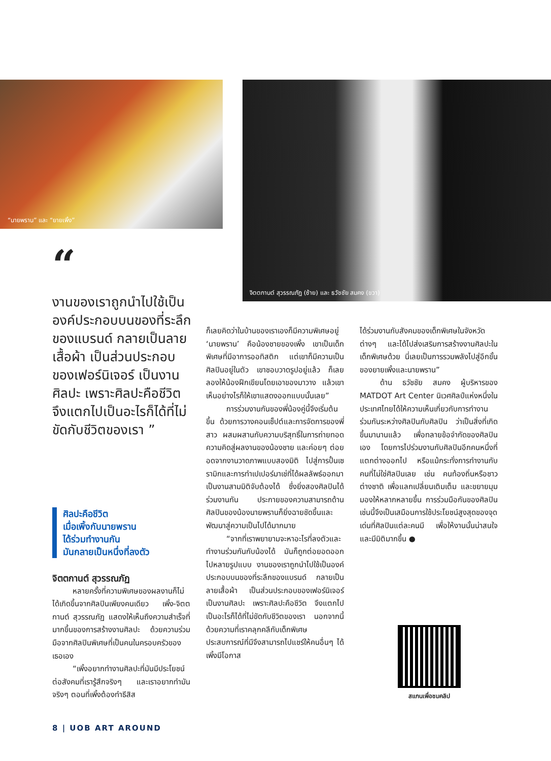“นายพราน” และ “ยายเพิ้ง”
จิตตกานต์ สุวรรณภัฏ (ซ้าย) และ ธวัชชัย สมคง (ขวา)
“
งานของเราถูกนำไปใช้เป็นองค์ประกอบบนของที่ระลึกของแบรนด์ กลายเป็นลายเสื้อผ้า เป็นส่วนประกอบของเฟอร์นิเจอร์ เป็นงานศิลปะ เพราะศิลปะคือชีวิต จึงแตกไปเป็นอะไรก็ได้ที่ไม่ขัดกับชีวิตของเรา ”
ศิลปะคือชีวิต
เมื่อเพิ้งกับนายพราน
ได้ร่วมทำงานกัน
มันกลายเป็นหนึ่งที่ลงตัว
จิตตกานต์ สุวรรณภัฏ
หลายครั้งที่ความพิเศษของผลงานก็ไม่ได้เกิดขึ้นจากศิลปินเพียงคนเดียว เพิ้ง-จิตตกานต์ สุวรรณภัฏ แสดงให้เห็นถึงความสำเร็จที่มากขึ้นของการสร้างงานศิลปะ ด้วยความร่วมมือจากศิลปินพิเศษที่เป็นคนในครอบครัวของเธอเอง
“เพิ้งอยากทำงานศิลปะที่มันมีประโยชน์ต่อสังคมที่เรารู้สึกจริงๆ และเราอยากทำมันจริงๆ ตอนที่เพิ้งต้องทำธีสิส
ก็เลยคิดว่าในบ้านของเราเองก็มีความพิเศษอยู่ ‘นายพราน’ คือน้องชายของเพิ้ง เขาเป็นเด็กพิเศษที่มีอาการออทิสติก แต่เขาก็มีความเป็นศิลปินอยู่ในตัว เขาชอบวาดรูปอยู่แล้ว ก็เลยลองให้น้องฝึกเขียนโดยเอาของมาวาง แล้วเขาเห็นอย่างไรก็ให้เขาแสดงออกแบบนั้นเลย”
การร่วมงานกันของพี่น้องคู่นี้จึงเริ่มต้นขึ้น ด้วยการวางคอนเซ็ปต์และการจัดการของพี่สาว ผสมผสานกับความบริสุทธิ์ในการถ่ายทอดความคิดสู่ผลงานของน้องชาย และค่อยๆ ต่อยอดจากงานวาดภาพแบบสองมิติ ไปสู่การปั้นเซรามิกและการทำเปเปอร์มาเช่ที่ได้ผลลัพธ์ออกมาเป็นงานสามมิติจับต้องได้ ซึ่งยิ่งสองศิลปินได้ร่วมงานกัน ประกายของความสามารถด้านศิลปินของน้องนายพรานก็ยิ่งฉายชัดขึ้นและพัฒนาสู่ความเป็นไปได้มากมาย
“จากที่เราพยายามจะหาอะไรที่ลงตัวและทำงานร่วมกันกับน้องได้ มันก็ถูกต่อยอดออกไปหลายรูปแบบ งานของเราถูกนำไปใช้เป็นองค์ประกอบบนของที่ระลึกของแบรนด์ กลายเป็นลายเสื้อผ้า เป็นส่วนประกอบของเฟอร์นิเจอร์ เป็นงานศิลปะ เพราะศิลปะคือชีวิต จึงแตกไปเป็นอะไรก็ได้ที่ไม่ขัดกับชีวิตของเรา นอกจากนี้ด้วยความที่เราคลุกคลีกับเด็กพิเศษ ประสบการณ์ที่มีจึงสามารถไปแชร์ให้คนอื่นๆ ได้ เพิ้งมีโอกาส
ได้ร่วมงานกับสังคมของเด็กพิเศษในจังหวัดต่างๆ และได้ไปส่งเสริมการสร้างงานศิลปะในเด็กพิเศษด้วย นี่เลยเป็นการรวมพลังไปสู่อีกขั้นของยายเพิ้งและนายพราน”
ด้าน ธวัชชัย สมคง ผู้บริหารของ MATDOT Art Center นิเวศศิลป์แห่งหนึ่งในประเทศไทยได้ให้ความเห็นเกี่ยวกับการทำงานร่วมกันระหว่างศิลปินกับศิลปิน ว่าเป็นสิ่งที่เกิดขึ้นมานานแล้ว เพื่อทลายข้อจำกัดของศิลปินเอง โดยการไปร่วมงานกับศิลปินอีกคนหนึ่งที่แตกต่างออกไป หรือแม้กระทั่งการทำงานกับคนที่ไม่ใช่ศิลปินเลย เช่น คนท้องถิ่นหรือชาวต่างชาติ เพื่อแลกเปลี่ยนเติมเต็ม และขยายมุมมองให้หลากหลายขึ้น การร่วมมือกันของศิลปินเช่นนี้จึงเป็นเสมือนการใช้ประโยชน์สูงสุดของจุดเด่นที่ศิลปินแต่ละคนมี เพื่อให้งานนั้นน่าสนใจและมีมิติมากขึ้น ●
สแกนเพื่อชมคลิป
8 | UOB ART AROUND